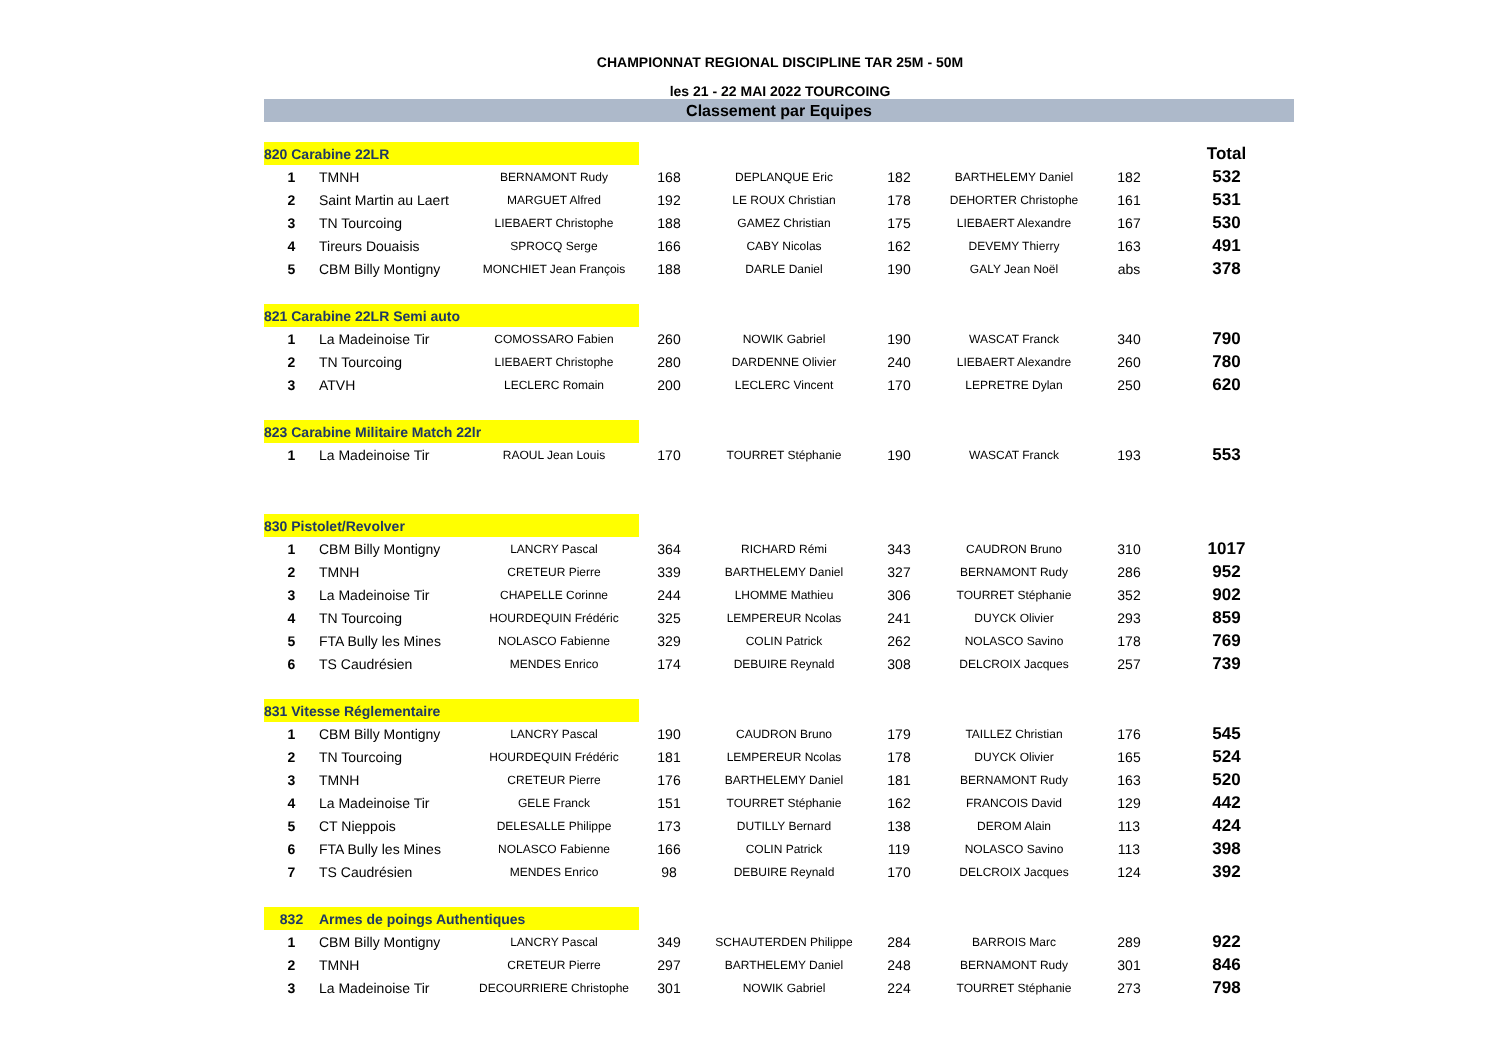CHAMPIONNAT REGIONAL DISCIPLINE TAR 25M - 50M
les 21 - 22 MAI 2022 TOURCOING
Classement par Equipes
| 820 Carabine 22LR | | | | | | | | | Total |
| 1 | TMNH | BERNAMONT Rudy | 168 | DEPLANQUE Eric | 182 | BARTHELEMY Daniel | 182 | | 532 |
| 2 | Saint Martin au Laert | MARGUET Alfred | 192 | LE ROUX Christian | 178 | DEHORTER Christophe | 161 | | 531 |
| 3 | TN Tourcoing | LIEBAERT Christophe | 188 | GAMEZ Christian | 175 | LIEBAERT Alexandre | 167 | | 530 |
| 4 | Tireurs Douaisis | SPROCQ Serge | 166 | CABY Nicolas | 162 | DEVEMY Thierry | 163 | | 491 |
| 5 | CBM Billy Montigny | MONCHIET Jean François | 188 | DARLE Daniel | 190 | GALY Jean Noël | abs | | 378 |
| 821 Carabine 22LR Semi auto | | | | | | | | | |
| 1 | La Madeinoise Tir | COMOSSARO Fabien | 260 | NOWIK Gabriel | 190 | WASCAT Franck | 340 | | 790 |
| 2 | TN Tourcoing | LIEBAERT Christophe | 280 | DARDENNE Olivier | 240 | LIEBAERT Alexandre | 260 | | 780 |
| 3 | ATVH | LECLERC Romain | 200 | LECLERC Vincent | 170 | LEPRETRE Dylan | 250 | | 620 |
| 823 Carabine Militaire Match 22lr | | | | | | | | | |
| 1 | La Madeinoise Tir | RAOUL Jean Louis | 170 | TOURRET Stéphanie | 190 | WASCAT Franck | 193 | | 553 |
| 830 Pistolet/Revolver | | | | | | | | | |
| 1 | CBM Billy Montigny | LANCRY Pascal | 364 | RICHARD Rémi | 343 | CAUDRON Bruno | 310 | | 1017 |
| 2 | TMNH | CRETEUR Pierre | 339 | BARTHELEMY Daniel | 327 | BERNAMONT Rudy | 286 | | 952 |
| 3 | La Madeinoise Tir | CHAPELLE Corinne | 244 | LHOMME Mathieu | 306 | TOURRET Stéphanie | 352 | | 902 |
| 4 | TN Tourcoing | HOURDEQUIN Frédéric | 325 | LEMPEREUR Ncolas | 241 | DUYCK Olivier | 293 | | 859 |
| 5 | FTA Bully les Mines | NOLASCO Fabienne | 329 | COLIN Patrick | 262 | NOLASCO Savino | 178 | | 769 |
| 6 | TS Caudrésien | MENDES Enrico | 174 | DEBUIRE Reynald | 308 | DELCROIX Jacques | 257 | | 739 |
| 831 Vitesse Réglementaire | | | | | | | | | |
| 1 | CBM Billy Montigny | LANCRY Pascal | 190 | CAUDRON Bruno | 179 | TAILLEZ Christian | 176 | | 545 |
| 2 | TN Tourcoing | HOURDEQUIN Frédéric | 181 | LEMPEREUR Ncolas | 178 | DUYCK Olivier | 165 | | 524 |
| 3 | TMNH | CRETEUR Pierre | 176 | BARTHELEMY Daniel | 181 | BERNAMONT Rudy | 163 | | 520 |
| 4 | La Madeinoise Tir | GELE Franck | 151 | TOURRET Stéphanie | 162 | FRANCOIS David | 129 | | 442 |
| 5 | CT Nieppois | DELESALLE Philippe | 173 | DUTILLY Bernard | 138 | DEROM Alain | 113 | | 424 |
| 6 | FTA Bully les Mines | NOLASCO Fabienne | 166 | COLIN Patrick | 119 | NOLASCO Savino | 113 | | 398 |
| 7 | TS Caudrésien | MENDES Enrico | 98 | DEBUIRE Reynald | 170 | DELCROIX Jacques | 124 | | 392 |
| 832 | Armes de poings Authentiques | | | | | | | | |
| 1 | CBM Billy Montigny | LANCRY Pascal | 349 | SCHAUTERDEN Philippe | 284 | BARROIS Marc | 289 | | 922 |
| 2 | TMNH | CRETEUR Pierre | 297 | BARTHELEMY Daniel | 248 | BERNAMONT Rudy | 301 | | 846 |
| 3 | La Madeinoise Tir | DECOURRIERE Christophe | 301 | NOWIK Gabriel | 224 | TOURRET Stéphanie | 273 | | 798 |